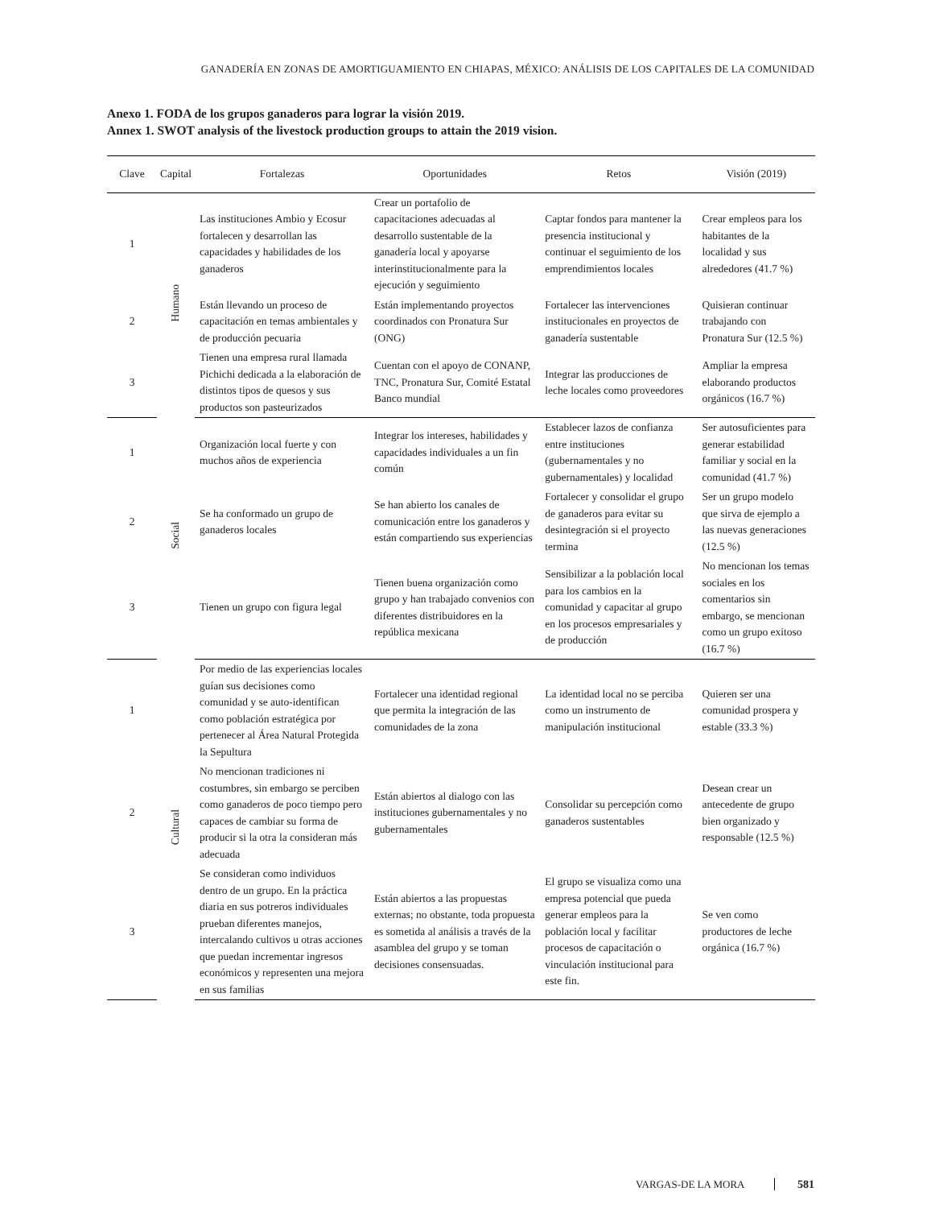GANADERÍA EN ZONAS DE AMORTIGUAMIENTO EN CHIAPAS, MÉXICO: ANÁLISIS DE LOS CAPITALES DE LA COMUNIDAD
Anexo 1. FODA de los grupos ganaderos para lograr la visión 2019.
Annex 1. SWOT analysis of the livestock production groups to attain the 2019 vision.
| Clave | Capital | Fortalezas | Oportunidades | Retos | Visión (2019) |
| --- | --- | --- | --- | --- | --- |
| 1 | Humano | Las instituciones Ambio y Ecosur fortalecen y desarrollan las capacidades y habilidades de los ganaderos | Crear un portafolio de capacitaciones adecuadas al desarrollo sustentable de la ganadería local y apoyarse interinstitucionalmente para la ejecución y seguimiento | Captar fondos para mantener la presencia institucional y continuar el seguimiento de los emprendimientos locales | Crear empleos para los habitantes de la localidad y sus alrededores (41.7 %) |
| 2 | | Están llevando un proceso de capacitación en temas ambientales y de producción pecuaria | Están implementando proyectos coordinados con Pronatura Sur (ONG) | Fortalecer las intervenciones institucionales en proyectos de ganadería sustentable | Quisieran continuar trabajando con Pronatura Sur (12.5 %) |
| 3 | | Tienen una empresa rural llamada Pichichi dedicada a la elaboración de distintos tipos de quesos y sus productos son pasteurizados | Cuentan con el apoyo de CONANP, TNC, Pronatura Sur, Comité Estatal Banco mundial | Integrar las producciones de leche locales como proveedores | Ampliar la empresa elaborando productos orgánicos (16.7 %) |
| 1 | Social | Organización local fuerte y con muchos años de experiencia | Integrar los intereses, habilidades y capacidades individuales a un fin común | Establecer lazos de confianza entre instituciones (gubernamentales y no gubernamentales) y localidad | Ser autosuficientes para generar estabilidad familiar y social en la comunidad (41.7 %) |
| 2 | | Se ha conformado un grupo de ganaderos locales | Se han abierto los canales de comunicación entre los ganaderos y están compartiendo sus experiencias | Fortalecer y consolidar el grupo de ganaderos para evitar su desintegración si el proyecto termina | Ser un grupo modelo que sirva de ejemplo a las nuevas generaciones (12.5 %) |
| 3 | | Tienen un grupo con figura legal | Tienen buena organización como grupo y han trabajado convenios con diferentes distribuidores en la república mexicana | Sensibilizar a la población local para los cambios en la comunidad y capacitar al grupo en los procesos empresariales y de producción | No mencionan los temas sociales en los comentarios sin embargo, se mencionan como un grupo exitoso (16.7 %) |
| 1 | Cultural | Por medio de las experiencias locales guían sus decisiones como comunidad y se auto-identifican como población estratégica por pertenecer al Área Natural Protegida la Sepultura | Fortalecer una identidad regional que permita la integración de las comunidades de la zona | La identidad local no se perciba como un instrumento de manipulación institucional | Quieren ser una comunidad prospera y estable (33.3 %) |
| 2 | | No mencionan tradiciones ni costumbres, sin embargo se perciben como ganaderos de poco tiempo pero capaces de cambiar su forma de producir si la otra la consideran más adecuada | Están abiertos al dialogo con las instituciones gubernamentales y no gubernamentales | Consolidar su percepción como ganaderos sustentables | Desean crear un antecedente de grupo bien organizado y responsable (12.5 %) |
| 3 | | Se consideran como individuos dentro de un grupo. En la práctica diaria en sus potreros individuales prueban diferentes manejos, intercalando cultivos u otras acciones que puedan incrementar ingresos económicos y representen una mejora en sus familias | Están abiertos a las propuestas externas; no obstante, toda propuesta es sometida al análisis a través de la asamblea del grupo y se toman decisiones consensuadas. | El grupo se visualiza como una empresa potencial que pueda generar empleos para la población local y facilitar procesos de capacitación o vinculación institucional para este fin. | Se ven como productores de leche orgánica (16.7 %) |
VARGAS-DE LA MORA 581